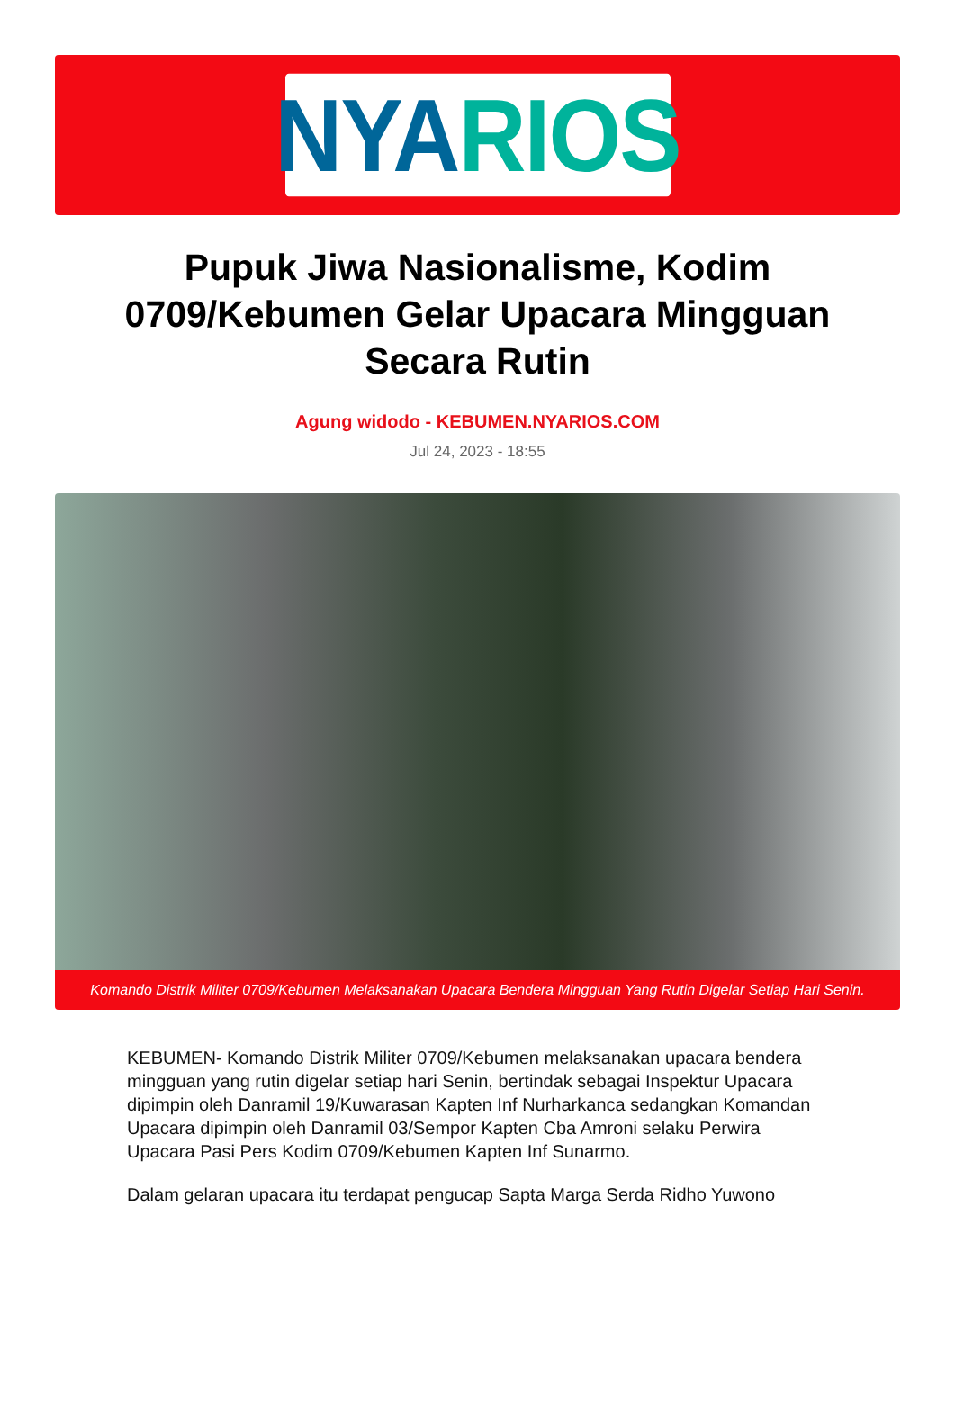NYA RIOS
Pupuk Jiwa Nasionalisme, Kodim 0709/Kebumen Gelar Upacara Mingguan Secara Rutin
Agung widodo - KEBUMEN.NYARIOS.COM
Jul 24, 2023 - 18:55
Komando Distrik Militer 0709/Kebumen Melaksanakan Upacara Bendera Mingguan Yang Rutin Digelar Setiap Hari Senin.
KEBUMEN- Komando Distrik Militer 0709/Kebumen melaksanakan upacara bendera mingguan yang rutin digelar setiap hari Senin, bertindak sebagai Inspektur Upacara dipimpin oleh Danramil 19/Kuwarasan Kapten Inf Nurharkanca sedangkan Komandan Upacara dipimpin oleh Danramil 03/Sempor Kapten Cba Amroni selaku Perwira Upacara Pasi Pers Kodim 0709/Kebumen Kapten Inf Sunarmo.
Dalam gelaran upacara itu terdapat pengucap Sapta Marga Serda Ridho Yuwono